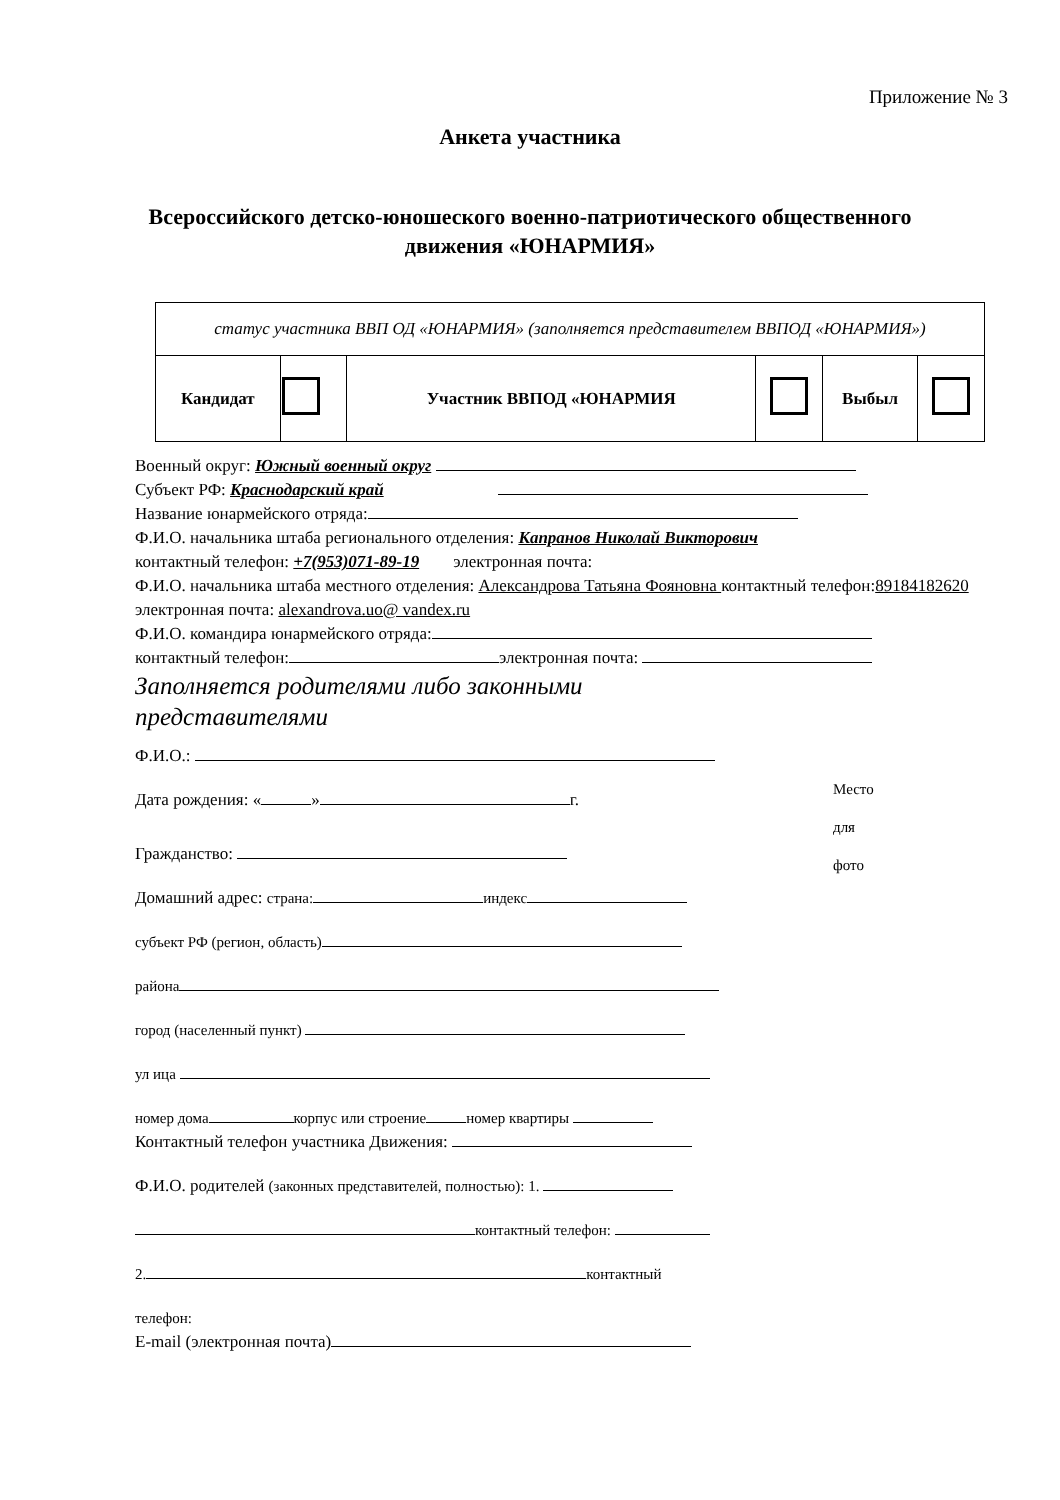Приложение № 3
Анкета участника
Всероссийского детско-юношеского военно-патриотического общественного
движения «ЮНАРМИЯ»
| статус участника ВВП ОД «ЮНАРМИЯ» (заполняется представителем ВВПОД «ЮНАРМИЯ») | | | | | |
| Кандидат | | Участник ВВПОД «ЮНАРМИЯ | | Выбыл | |
Военный округ: Южный военный округ
Субъект РФ: Краснодарский край
Название юнармейского отряда:
Ф.И.О. начальника штаба регионального отделения: Капранов Николай Викторович
контактный телефон: +7(953)071-89-19 электронная почта:
Ф.И.О. начальника штаба местного отделения: Александрова Татьяна Фояновна контактный телефон:89184182620 электронная почта: alexandrova.uo@ vandex.ru
Ф.И.О. командира юнармейского отряда:
контактный телефон: электронная почта:
Заполняется родителями либо законными
представителями
Ф.И.О.:
Дата рождения: « » г.
Гражданство:
Домашний адрес: страна: индекс
субъект РФ (регион, область)
района
город (населенный пункт)
ул ица
номер дома корпус или строение номер квартиры
Контактный телефон участника Движения:
Ф.И.О. родителей (законных представителей, полностью): 1.
контактный телефон:
2. контактный
телефон:
E-mail (электронная почта)
Место
для
фото